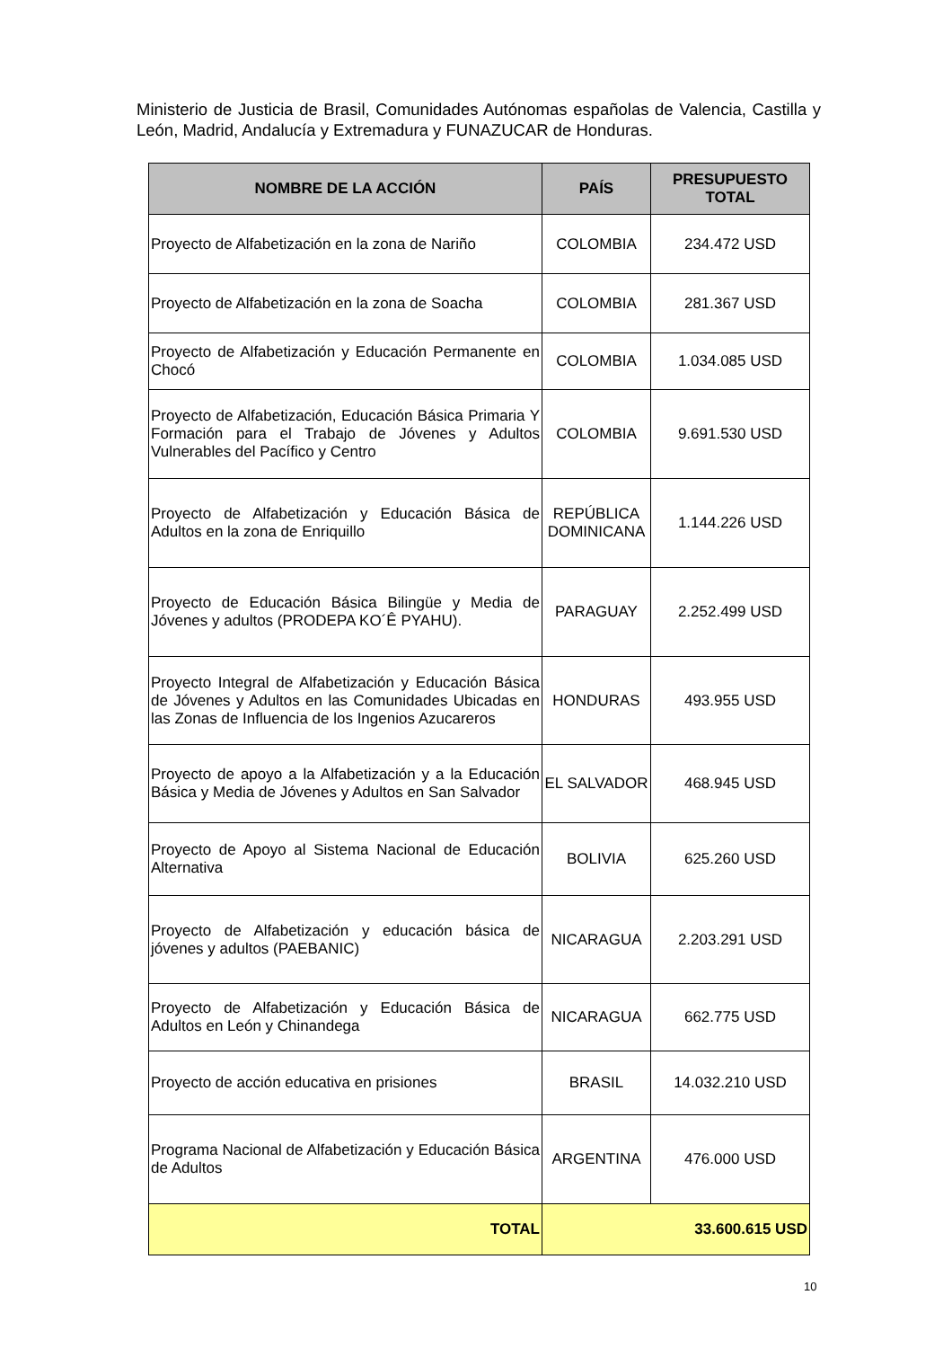Ministerio de Justicia de Brasil, Comunidades Autónomas españolas de Valencia, Castilla y León, Madrid, Andalucía y Extremadura y FUNAZUCAR de Honduras.
| NOMBRE DE LA ACCIÓN | PAÍS | PRESUPUESTO TOTAL |
| --- | --- | --- |
| Proyecto de Alfabetización en la zona de Nariño | COLOMBIA | 234.472 USD |
| Proyecto de Alfabetización en la zona de Soacha | COLOMBIA | 281.367 USD |
| Proyecto de Alfabetización y Educación Permanente en Chocó | COLOMBIA | 1.034.085 USD |
| Proyecto de Alfabetización, Educación Básica Primaria Y Formación para el Trabajo de Jóvenes y Adultos Vulnerables del Pacífico y Centro | COLOMBIA | 9.691.530 USD |
| Proyecto de Alfabetización y Educación Básica de Adultos en la zona de Enriquillo | REPÚBLICA DOMINICANA | 1.144.226 USD |
| Proyecto de Educación Básica Bilingüe y Media de Jóvenes y adultos (PRODEPA KO´Ê PYAHU). | PARAGUAY | 2.252.499 USD |
| Proyecto Integral de Alfabetización y Educación Básica de Jóvenes y Adultos en las Comunidades Ubicadas en las Zonas de Influencia de los Ingenios Azucareros | HONDURAS | 493.955 USD |
| Proyecto de apoyo a la Alfabetización y a la Educación Básica y Media de Jóvenes y Adultos en San Salvador | EL SALVADOR | 468.945 USD |
| Proyecto de Apoyo al Sistema Nacional de Educación Alternativa | BOLIVIA | 625.260 USD |
| Proyecto de Alfabetización y educación básica de jóvenes y adultos (PAEBANIC) | NICARAGUA | 2.203.291 USD |
| Proyecto de Alfabetización y Educación Básica de Adultos en León y Chinandega | NICARAGUA | 662.775 USD |
| Proyecto de acción educativa en prisiones | BRASIL | 14.032.210 USD |
| Programa Nacional de Alfabetización y Educación Básica de Adultos | ARGENTINA | 476.000 USD |
| TOTAL | 33.600.615 USD | |
10